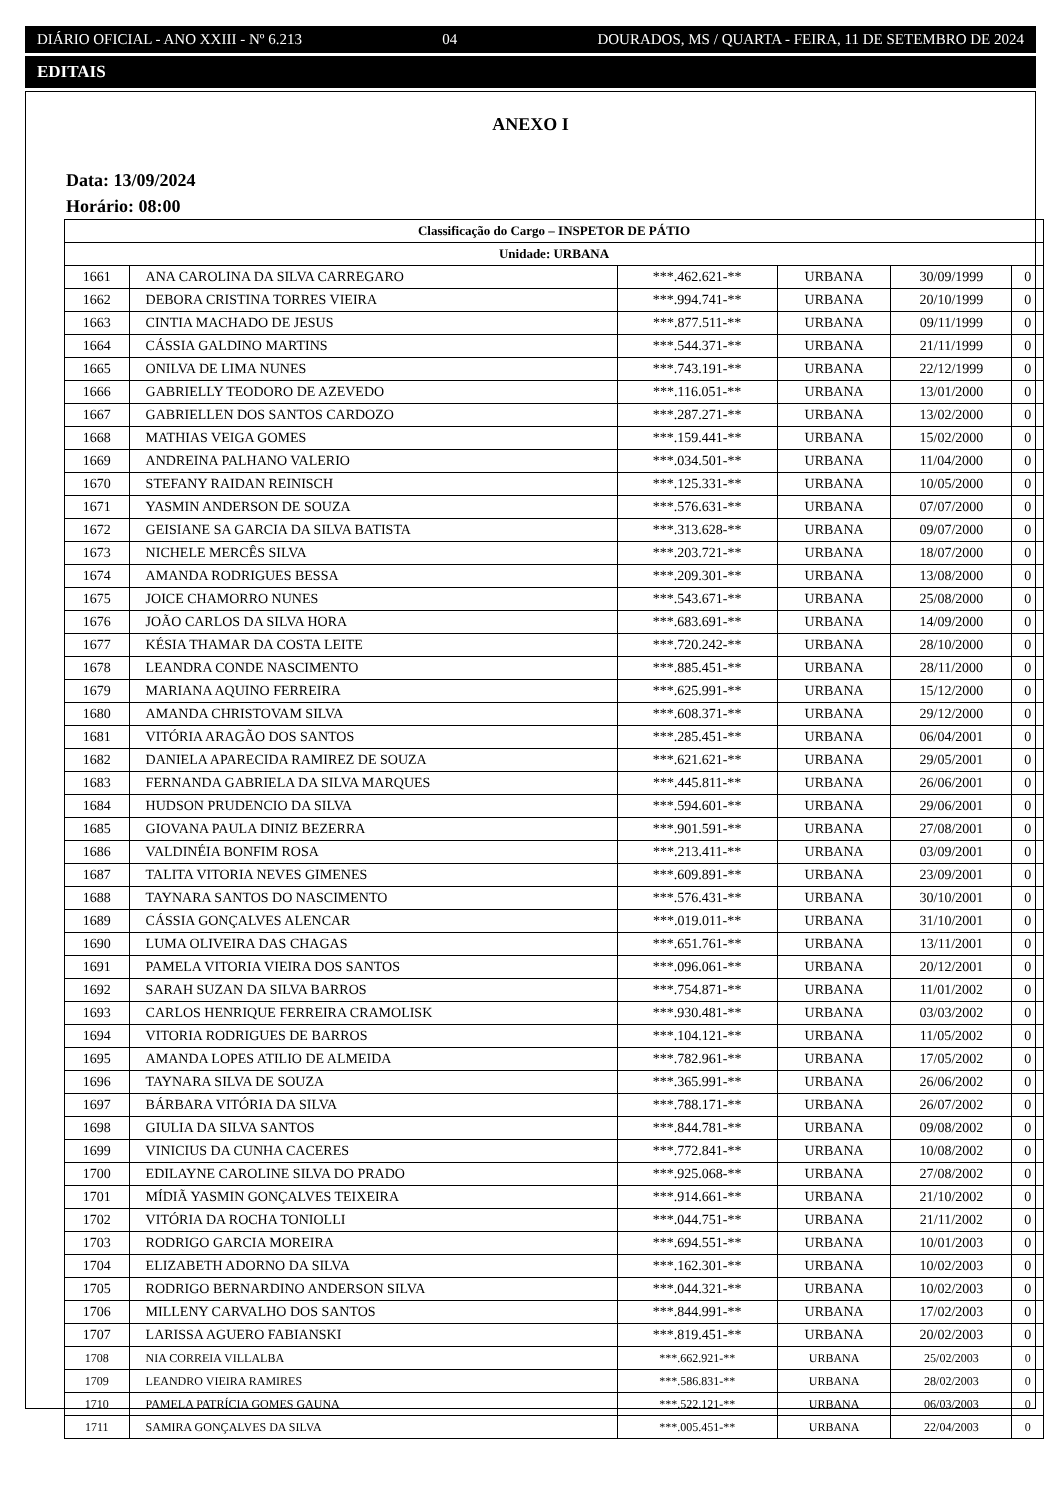DIÁRIO OFICIAL - ANO XXIII - Nº 6.213 04 DOURADOS, MS / QUARTA - FEIRA, 11 DE SETEMBRO DE 2024
EDITAIS
ANEXO I
Data: 13/09/2024
Horário: 08:00
| Classificação do Cargo – INSPETOR DE PÁTIO | | | | | |
| --- | --- | --- | --- | --- | --- |
| Unidade: URBANA | | | | | |
| 1661 | ANA CAROLINA DA SILVA CARREGARO | ***.462.621-** | URBANA | 30/09/1999 | 0 |
| 1662 | DEBORA CRISTINA TORRES VIEIRA | ***.994.741-** | URBANA | 20/10/1999 | 0 |
| 1663 | CINTIA MACHADO DE JESUS | ***.877.511-** | URBANA | 09/11/1999 | 0 |
| 1664 | CÁSSIA GALDINO MARTINS | ***.544.371-** | URBANA | 21/11/1999 | 0 |
| 1665 | ONILVA DE LIMA NUNES | ***.743.191-** | URBANA | 22/12/1999 | 0 |
| 1666 | GABRIELLY TEODORO DE AZEVEDO | ***.116.051-** | URBANA | 13/01/2000 | 0 |
| 1667 | GABRIELLEN DOS SANTOS CARDOZO | ***.287.271-** | URBANA | 13/02/2000 | 0 |
| 1668 | MATHIAS VEIGA GOMES | ***.159.441-** | URBANA | 15/02/2000 | 0 |
| 1669 | ANDREINA PALHANO VALERIO | ***.034.501-** | URBANA | 11/04/2000 | 0 |
| 1670 | STEFANY RAIDAN REINISCH | ***.125.331-** | URBANA | 10/05/2000 | 0 |
| 1671 | YASMIN ANDERSON DE SOUZA | ***.576.631-** | URBANA | 07/07/2000 | 0 |
| 1672 | GEISIANE SA GARCIA DA SILVA BATISTA | ***.313.628-** | URBANA | 09/07/2000 | 0 |
| 1673 | NICHELE MERCÊS SILVA | ***.203.721-** | URBANA | 18/07/2000 | 0 |
| 1674 | AMANDA RODRIGUES BESSA | ***.209.301-** | URBANA | 13/08/2000 | 0 |
| 1675 | JOICE CHAMORRO NUNES | ***.543.671-** | URBANA | 25/08/2000 | 0 |
| 1676 | JOÃO CARLOS DA SILVA HORA | ***.683.691-** | URBANA | 14/09/2000 | 0 |
| 1677 | KÉSIA THAMAR DA COSTA LEITE | ***.720.242-** | URBANA | 28/10/2000 | 0 |
| 1678 | LEANDRA CONDE NASCIMENTO | ***.885.451-** | URBANA | 28/11/2000 | 0 |
| 1679 | MARIANA AQUINO FERREIRA | ***.625.991-** | URBANA | 15/12/2000 | 0 |
| 1680 | AMANDA CHRISTOVAM SILVA | ***.608.371-** | URBANA | 29/12/2000 | 0 |
| 1681 | VITÓRIA ARAGÃO DOS SANTOS | ***.285.451-** | URBANA | 06/04/2001 | 0 |
| 1682 | DANIELA APARECIDA RAMIREZ DE SOUZA | ***.621.621-** | URBANA | 29/05/2001 | 0 |
| 1683 | FERNANDA GABRIELA DA SILVA MARQUES | ***.445.811-** | URBANA | 26/06/2001 | 0 |
| 1684 | HUDSON PRUDENCIO DA SILVA | ***.594.601-** | URBANA | 29/06/2001 | 0 |
| 1685 | GIOVANA PAULA DINIZ BEZERRA | ***.901.591-** | URBANA | 27/08/2001 | 0 |
| 1686 | VALDINÉIA BONFIM ROSA | ***.213.411-** | URBANA | 03/09/2001 | 0 |
| 1687 | TALITA VITORIA NEVES GIMENES | ***.609.891-** | URBANA | 23/09/2001 | 0 |
| 1688 | TAYNARA SANTOS DO NASCIMENTO | ***.576.431-** | URBANA | 30/10/2001 | 0 |
| 1689 | CÁSSIA GONÇALVES ALENCAR | ***.019.011-** | URBANA | 31/10/2001 | 0 |
| 1690 | LUMA OLIVEIRA DAS CHAGAS | ***.651.761-** | URBANA | 13/11/2001 | 0 |
| 1691 | PAMELA VITORIA VIEIRA DOS SANTOS | ***.096.061-** | URBANA | 20/12/2001 | 0 |
| 1692 | SARAH SUZAN DA SILVA BARROS | ***.754.871-** | URBANA | 11/01/2002 | 0 |
| 1693 | CARLOS HENRIQUE FERREIRA CRAMOLISK | ***.930.481-** | URBANA | 03/03/2002 | 0 |
| 1694 | VITORIA RODRIGUES DE BARROS | ***.104.121-** | URBANA | 11/05/2002 | 0 |
| 1695 | AMANDA LOPES ATILIO DE ALMEIDA | ***.782.961-** | URBANA | 17/05/2002 | 0 |
| 1696 | TAYNARA SILVA DE SOUZA | ***.365.991-** | URBANA | 26/06/2002 | 0 |
| 1697 | BÁRBARA VITÓRIA DA SILVA | ***.788.171-** | URBANA | 26/07/2002 | 0 |
| 1698 | GIULIA DA SILVA SANTOS | ***.844.781-** | URBANA | 09/08/2002 | 0 |
| 1699 | VINICIUS DA CUNHA CACERES | ***.772.841-** | URBANA | 10/08/2002 | 0 |
| 1700 | EDILAYNE CAROLINE SILVA DO PRADO | ***.925.068-** | URBANA | 27/08/2002 | 0 |
| 1701 | MÍDIÃ YASMIN GONÇALVES TEIXEIRA | ***.914.661-** | URBANA | 21/10/2002 | 0 |
| 1702 | VITÓRIA DA ROCHA TONIOLLI | ***.044.751-** | URBANA | 21/11/2002 | 0 |
| 1703 | RODRIGO GARCIA MOREIRA | ***.694.551-** | URBANA | 10/01/2003 | 0 |
| 1704 | ELIZABETH ADORNO DA SILVA | ***.162.301-** | URBANA | 10/02/2003 | 0 |
| 1705 | RODRIGO BERNARDINO ANDERSON SILVA | ***.044.321-** | URBANA | 10/02/2003 | 0 |
| 1706 | MILLENY CARVALHO DOS SANTOS | ***.844.991-** | URBANA | 17/02/2003 | 0 |
| 1707 | LARISSA AGUERO FABIANSKI | ***.819.451-** | URBANA | 20/02/2003 | 0 |
| 1708 | NIA CORREIA VILLALBA | ***.662.921-** | URBANA | 25/02/2003 | 0 |
| 1709 | LEANDRO VIEIRA RAMIRES | ***.586.831-** | URBANA | 28/02/2003 | 0 |
| 1710 | PAMELA PATRÍCIA GOMES GAUNA | ***.522.121-** | URBANA | 06/03/2003 | 0 |
| 1711 | SAMIRA GONÇALVES DA SILVA | ***.005.451-** | URBANA | 22/04/2003 | 0 |